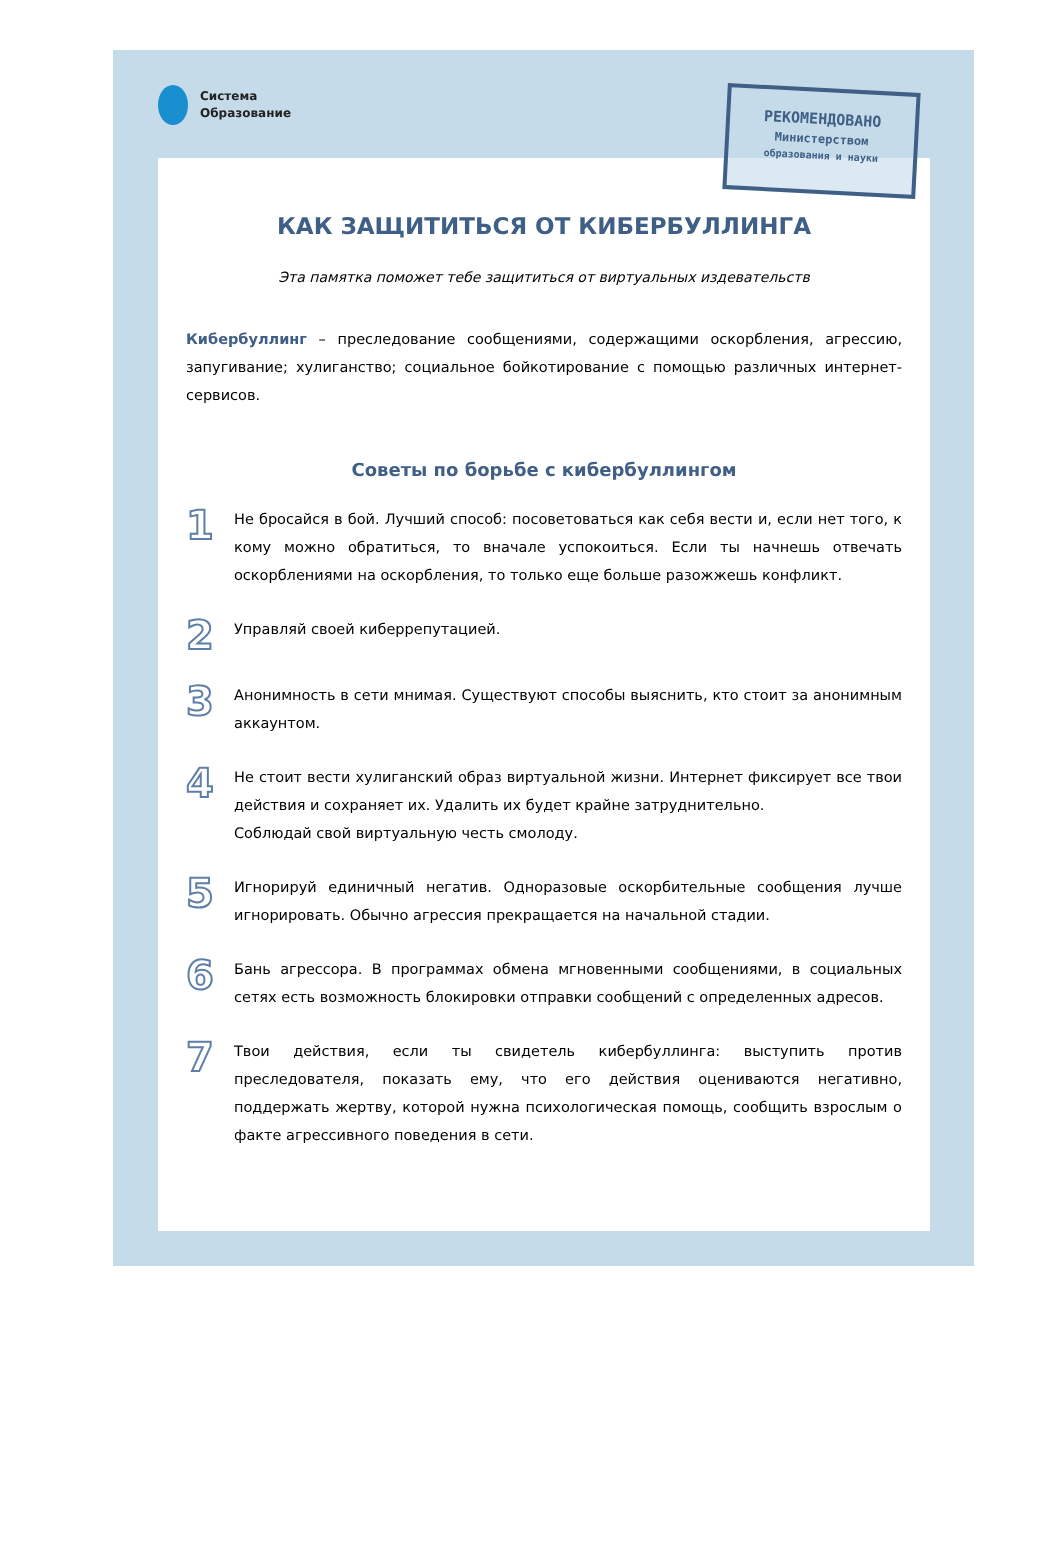Система
Образование
РЕКОМЕНДОВАНО
Министерством
образования и науки
КАК ЗАЩИТИТЬСЯ ОТ КИБЕРБУЛЛИНГА
Эта памятка поможет тебе защититься от виртуальных издевательств
Кибербуллинг – преследование сообщениями, содержащими оскорбления, агрессию, запугивание; хулиганство; социальное бойкотирование с помощью различных интернет-сервисов.
Советы по борьбе с кибербуллингом
1
Не бросайся в бой. Лучший способ: посоветоваться как себя вести и, если нет того, к кому можно обратиться, то вначале успокоиться. Если ты начнешь отвечать оскорблениями на оскорбления, то только еще больше разожжешь конфликт.
2
Управляй своей киберрепутацией.
3
Анонимность в сети мнимая. Существуют способы выяснить, кто стоит за анонимным аккаунтом.
4
Не стоит вести хулиганский образ виртуальной жизни. Интернет фиксирует все твои действия и сохраняет их. Удалить их будет крайне затруднительно.
Соблюдай свой виртуальную честь смолоду.
5
Игнорируй единичный негатив. Одноразовые оскорбительные сообщения лучше игнорировать. Обычно агрессия прекращается на начальной стадии.
6
Бань агрессора. В программах обмена мгновенными сообщениями, в социальных сетях есть возможность блокировки отправки сообщений с определенных адресов.
7
Твои действия, если ты свидетель кибербуллинга: выступить против преследователя, показать ему, что его действия оцениваются негативно, поддержать жертву, которой нужна психологическая помощь, сообщить взрослым о факте агрессивного поведения в сети.